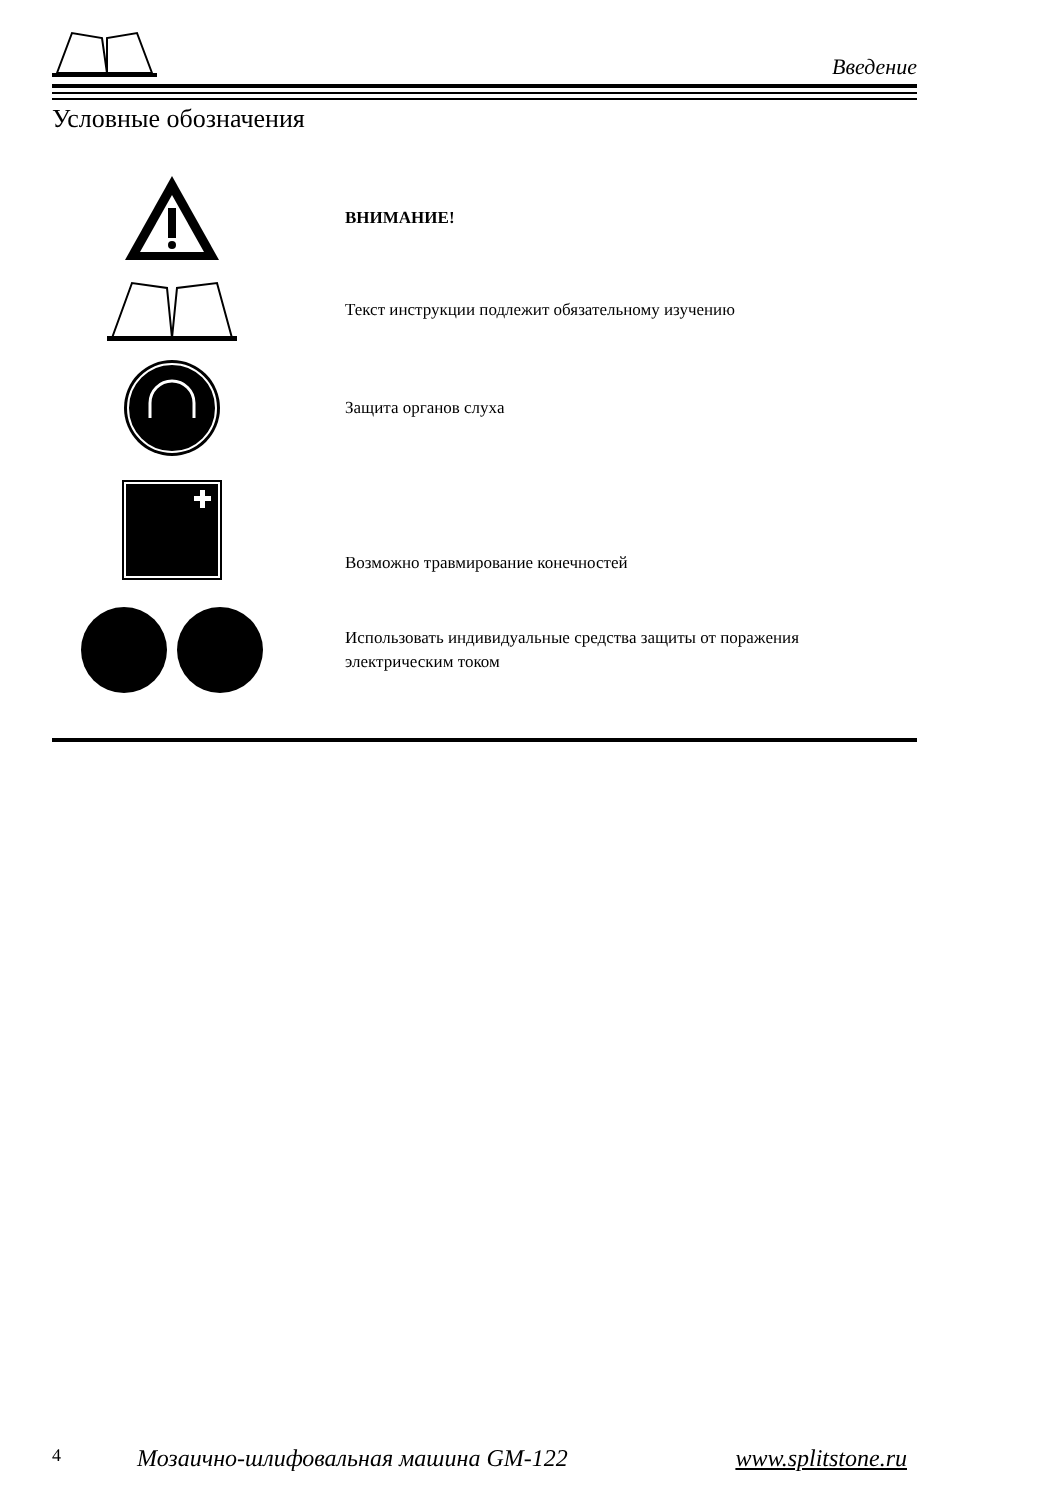Введение
Условные обозначения
ВНИМАНИЕ!
Текст инструкции подлежит обязательному изучению
Защита органов слуха
Возможно травмирование конечностей
Использовать индивидуальные средства защиты от поражения
электрическим током
4 Мозаично-шлифовальная машина GM-122 www.splitstone.ru